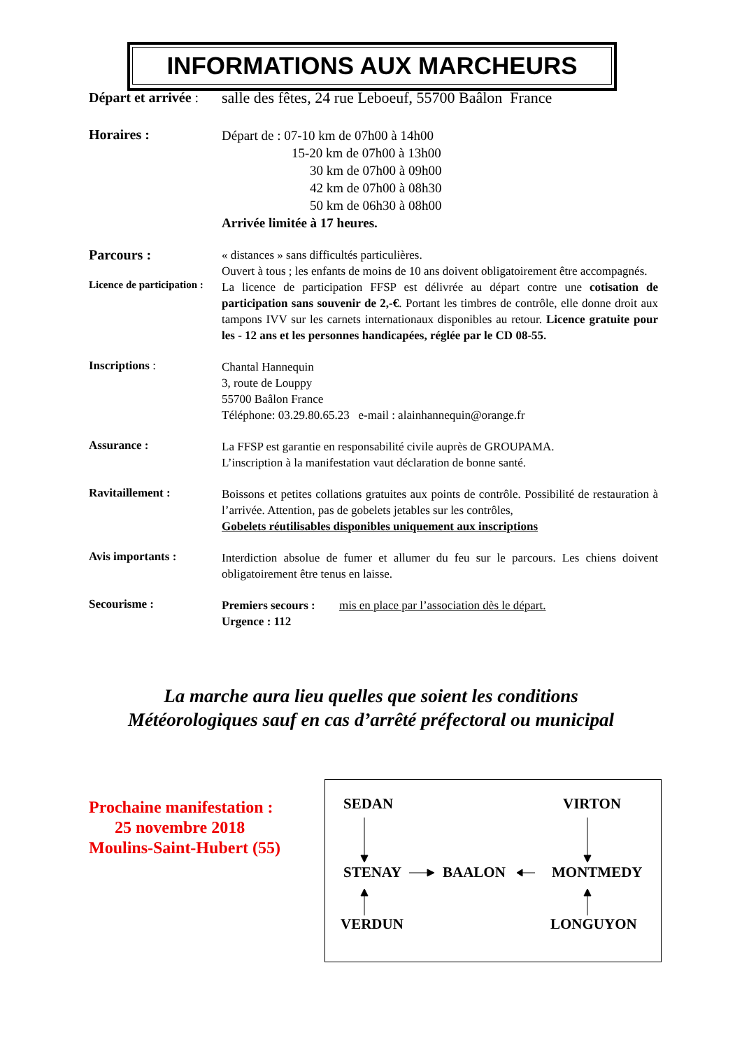INFORMATIONS AUX MARCHEURS
Départ et arrivée :
salle des fêtes, 24 rue Leboeuf, 55700 Baâlon France
Horaires :
Départ de : 07-10 km de 07h00 à 14h00
15-20 km de 07h00 à 13h00
30 km de 07h00 à 09h00
42 km de 07h00 à 08h30
50 km de 06h30 à 08h00
Arrivée limitée à 17 heures.
Parcours :
« distances » sans difficultés particulières.
Ouvert à tous ; les enfants de moins de 10 ans doivent obligatoirement être accompagnés.
Licence de participation :
La licence de participation FFSP est délivrée au départ contre une cotisation de participation sans souvenir de 2,-€. Portant les timbres de contrôle, elle donne droit aux tampons IVV sur les carnets internationaux disponibles au retour. Licence gratuite pour les - 12 ans et les personnes handicapées, réglée par le CD 08-55.
Inscriptions :
Chantal Hannequin
3, route de Louppy
55700 Baâlon France
Téléphone: 03.29.80.65.23 e-mail : alainhannequin@orange.fr
Assurance :
La FFSP est garantie en responsabilité civile auprès de GROUPAMA.
L’inscription à la manifestation vaut déclaration de bonne santé.
Ravitaillement :
Boissons et petites collations gratuites aux points de contrôle. Possibilité de restauration à l’arrivée. Attention, pas de gobelets jetables sur les contrôles,
Gobelets réutilisables disponibles uniquement aux inscriptions
Avis importants :
Interdiction absolue de fumer et allumer du feu sur le parcours. Les chiens doivent obligatoirement être tenus en laisse.
Secourisme :
Premiers secours : mis en place par l’association dès le départ.
Urgence : 112
La marche aura lieu quelles que soient les conditions
Météorologiques sauf en cas d’arrêté préfectoral ou municipal
Prochaine manifestation :
25 novembre 2018
Moulins-Saint-Hubert (55)
SEDAN VIRTON
STENAY BAALON MONTMEDY
VERDUN LONGUYON